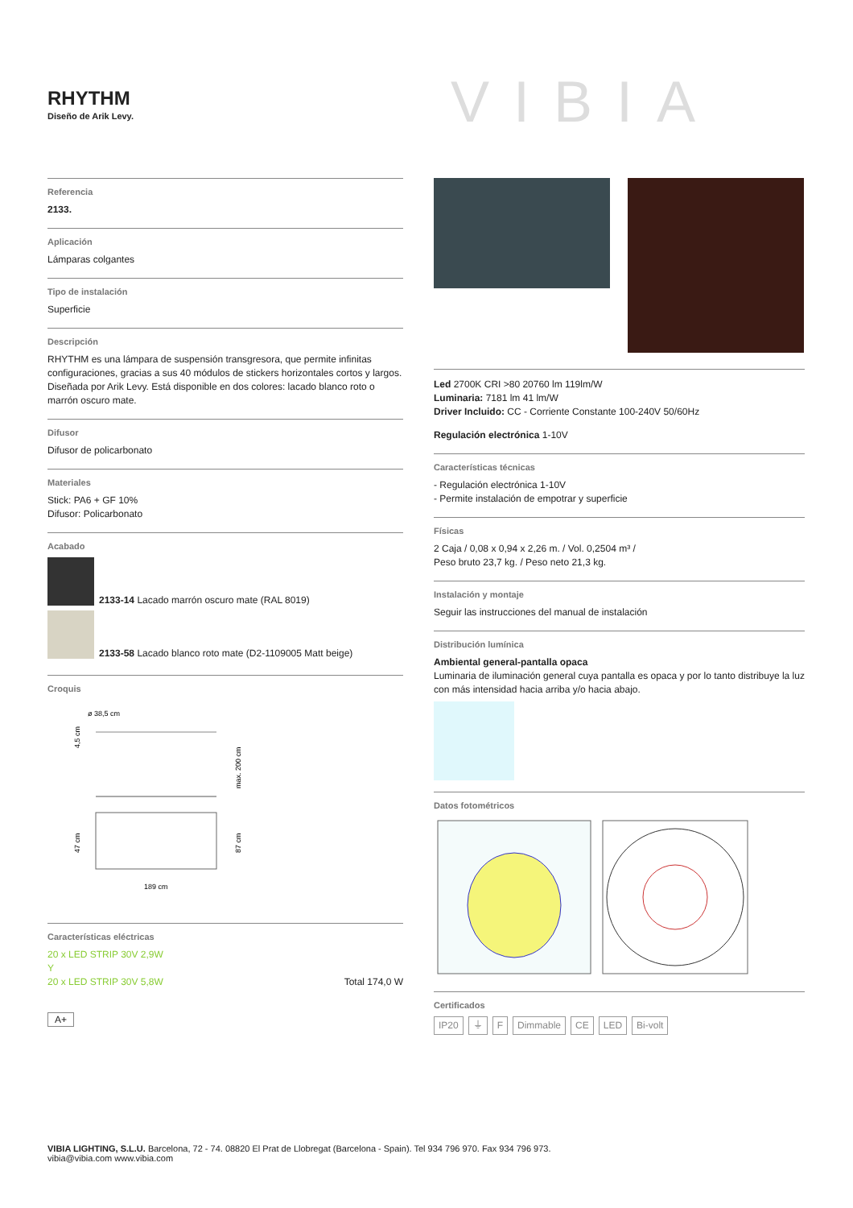RHYTHM
Diseño de Arik Levy.
VIBIA
Referencia
2133.
Aplicación
Lámparas colgantes
Tipo de instalación
Superficie
Descripción
RHYTHM es una lámpara de suspensión transgresora, que permite infinitas configuraciones, gracias a sus 40 módulos de stickers horizontales cortos y largos. Diseñada por Arik Levy. Está disponible en dos colores: lacado blanco roto o marrón oscuro mate.
Difusor
Difusor de policarbonato
Materiales
Stick: PA6 + GF 10%
Difusor: Policarbonato
Acabado
2133-14 Lacado marrón oscuro mate (RAL 8019)
2133-58 Lacado blanco roto mate (D2-1109005 Matt beige)
Croquis
ø 38,5 cm
4,5 cm
max. 200 cm
47 cm
87 cm
189 cm
Características eléctricas
20 x LED STRIP 30V 2,9W
Y
20 x LED STRIP 30V 5,8W Total 174,0 W
A+
Led 2700K CRI >80 20760 lm 119lm/W
Luminaria: 7181 lm 41 lm/W
Driver Incluido: CC - Corriente Constante 100-240V 50/60Hz
Regulación electrónica 1-10V
Características técnicas
- Regulación electrónica 1-10V
- Permite instalación de empotrar y superficie
Físicas
2 Caja / 0,08 x 0,94 x 2,26 m. / Vol. 0,2504 m³ /
Peso bruto 23,7 kg. / Peso neto 21,3 kg.
Instalación y montaje
Seguir las instrucciones del manual de instalación
Distribución lumínica
Ambiental general-pantalla opaca
Luminaria de iluminación general cuya pantalla es opaca y por lo tanto distribuye la luz con más intensidad hacia arriba y/o hacia abajo.
Datos fotométricos
Certificados
IP20 ⏚ F Dimmable CE LED Bi-volt
VIBIA LIGHTING, S.L.U. Barcelona, 72 - 74. 08820 El Prat de Llobregat (Barcelona - Spain). Tel 934 796 970. Fax 934 796 973.
vibia@vibia.com www.vibia.com